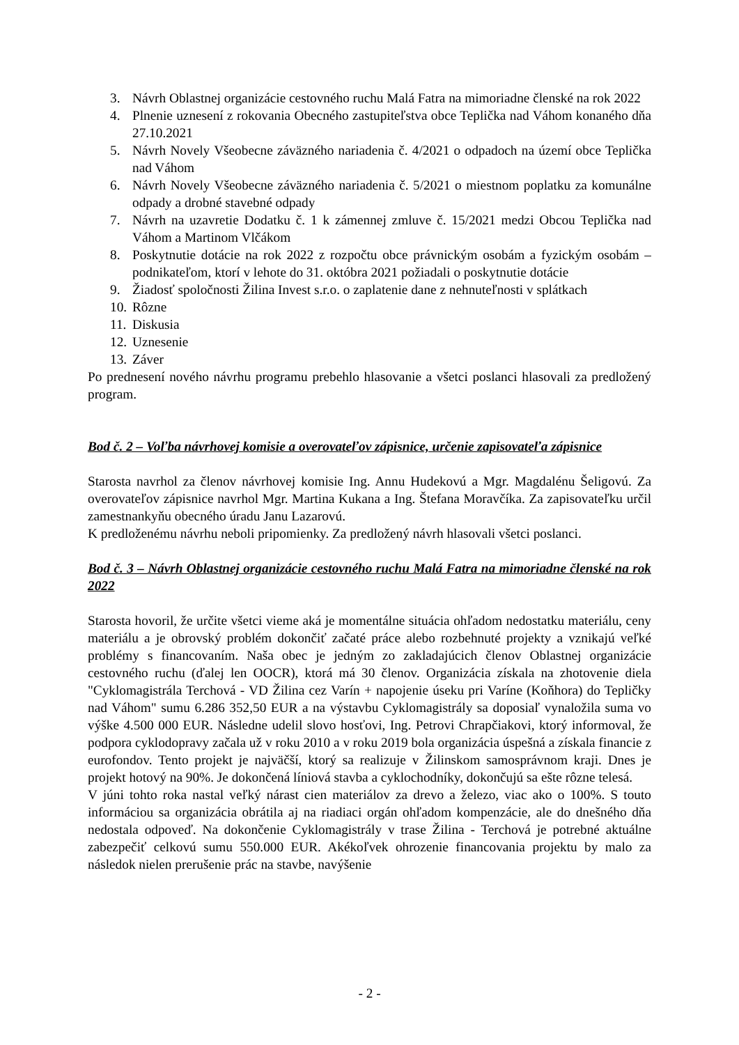3. Návrh Oblastnej organizácie cestovného ruchu Malá Fatra na mimoriadne členské na rok 2022
4. Plnenie uznesení z rokovania Obecného zastupiteľstva obce Teplička nad Váhom konaného dňa 27.10.2021
5. Návrh Novely Všeobecne záväzného nariadenia č. 4/2021 o odpadoch na území obce Teplička nad Váhom
6. Návrh Novely Všeobecne záväzného nariadenia č. 5/2021 o miestnom poplatku za komunálne odpady a drobné stavebné odpady
7. Návrh na uzavretie Dodatku č. 1 k zámennej zmluve č. 15/2021 medzi Obcou Teplička nad Váhom a Martinom Vlčákom
8. Poskytnutie dotácie na rok 2022 z rozpočtu obce právnickým osobám a fyzickým osobám – podnikateľom, ktorí v lehote do 31. októbra 2021 požiadali o poskytnutie dotácie
9. Žiadosť spoločnosti Žilina Invest s.r.o. o zaplatenie dane z nehnuteľnosti v splátkach
10. Rôzne
11. Diskusia
12. Uznesenie
13. Záver
Po prednesení nového návrhu programu prebehlo hlasovanie a všetci poslanci hlasovali za predložený program.
Bod č. 2 – Voľba návrhovej komisie a overovateľov zápisnice, určenie zapisovateľa zápisnice
Starosta navrhol za členov návrhovej komisie Ing. Annu Hudekovú a Mgr. Magdalénu Šeligovú. Za overovateľov zápisnice navrhol Mgr. Martina Kukana a Ing. Štefana Moravčíka. Za zapisovateľku určil zamestnankyňu obecného úradu Janu Lazarovú.
K predloženému návrhu neboli pripomienky. Za predložený návrh hlasovali všetci poslanci.
Bod č. 3 – Návrh Oblastnej organizácie cestovného ruchu Malá Fatra na mimoriadne členské na rok 2022
Starosta hovoril, že určite všetci vieme aká je momentálne situácia ohľadom nedostatku materiálu, ceny materiálu a je obrovský problém dokončiť začaté práce alebo rozbehnuté projekty a vznikajú veľké problémy s financovaním. Naša obec je jedným zo zakladajúcich členov Oblastnej organizácie cestovného ruchu (ďalej len OOCR), ktorá má 30 členov. Organizácia získala na zhotovenie diela "Cyklomagistrála Terchová - VD Žilina cez Varín + napojenie úseku pri Varíne (Koňhora) do Tepličky nad Váhom" sumu 6.286 352,50 EUR a na výstavbu Cyklomagistrály sa doposiaľ vynaložila suma vo výške 4.500 000 EUR. Následne udelil slovo hosťovi, Ing. Petrovi Chrapčiakovi, ktorý informoval, že podpora cyklodopravy začala už v roku 2010 a v roku 2019 bola organizácia úspešná a získala financie z eurofondov. Tento projekt je najväčší, ktorý sa realizuje v Žilinskom samosprávnom kraji. Dnes je projekt hotový na 90%. Je dokončená líniová stavba a cyklochodníky, dokončujú sa ešte rôzne telesá.
V júni tohto roka nastal veľký nárast cien materiálov za drevo a železo, viac ako o 100%. S touto informáciou sa organizácia obrátila aj na riadiaci orgán ohľadom kompenzácie, ale do dnešného dňa nedostala odpoveď. Na dokončenie Cyklomagistrály v trase Žilina - Terchová je potrebné aktuálne zabezpečiť celkovú sumu 550.000 EUR. Akékoľvek ohrozenie financovania projektu by malo za následok nielen prerušenie prác na stavbe, navýšenie
- 2 -